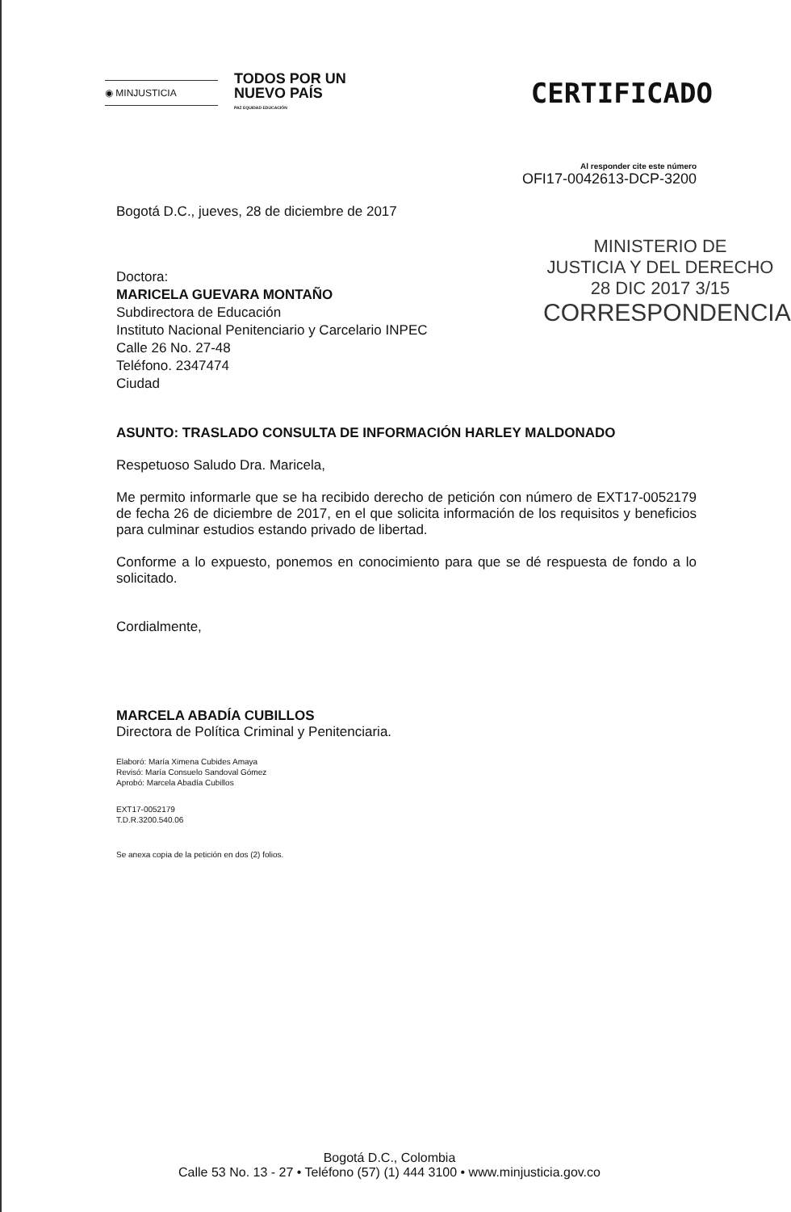◉ MINJUSTICIA
TODOS POR UN
NUEVO PAÍS
PAZ EQUIDAD EDUCACIÓN
CERTIFICADO
Al responder cite este número
OFI17-0042613-DCP-3200
Bogotá D.C., jueves, 28 de diciembre de 2017
MINISTERIO DE
JUSTICIA Y DEL DERECHO
28 DIC 2017 3/15
CORRESPONDENCIA
Doctora:
MARICELA GUEVARA MONTAÑO
Subdirectora de Educación
Instituto Nacional Penitenciario y Carcelario INPEC
Calle 26 No. 27-48
Teléfono. 2347474
Ciudad
ASUNTO: TRASLADO CONSULTA DE INFORMACIÓN HARLEY MALDONADO
Respetuoso Saludo Dra. Maricela,
Me permito informarle que se ha recibido derecho de petición con número de EXT17-0052179 de fecha 26 de diciembre de 2017, en el que solicita información de los requisitos y beneficios para culminar estudios estando privado de libertad.
Conforme a lo expuesto, ponemos en conocimiento para que se dé respuesta de fondo a lo solicitado.
Cordialmente,
MARCELA ABADÍA CUBILLOS
Directora de Política Criminal y Penitenciaria.
Elaboró: María Ximena Cubides Amaya
Revisó: María Consuelo Sandoval Gómez
Aprobó: Marcela Abadía Cubillos
EXT17-0052179
T.D.R.3200.540.06
Se anexa copia de la petición en dos (2) folios.
Bogotá D.C., Colombia
Calle 53 No. 13 - 27 • Teléfono (57) (1) 444 3100 • www.minjusticia.gov.co